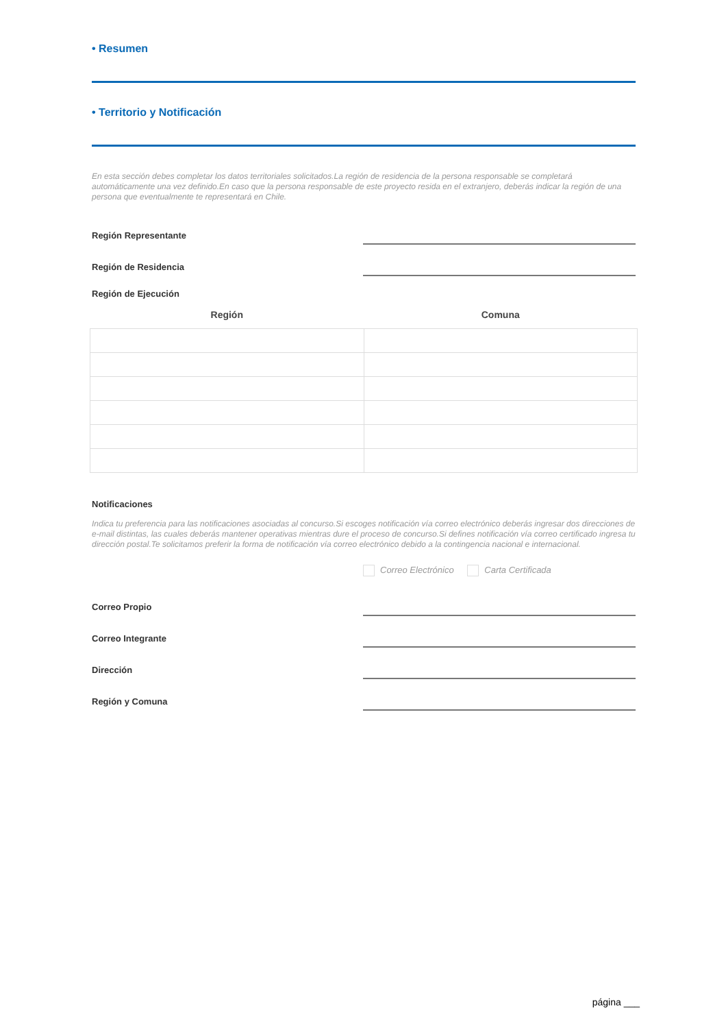• Resumen
• Territorio y Notificación
En esta sección debes completar los datos territoriales solicitados.La región de residencia de la persona responsable se completará automáticamente una vez definido.En caso que la persona responsable de este proyecto resida en el extranjero, deberás indicar la región de una persona que eventualmente te representará en Chile.
Región Representante
Región de Residencia
Región de Ejecución
| Región | Comuna |
| --- | --- |
Notificaciones
Indica tu preferencia para las notificaciones asociadas al concurso.Si escoges notificación vía correo electrónico deberás ingresar dos direcciones de e-mail distintas, las cuales deberás mantener operativas mientras dure el proceso de concurso.Si defines notificación vía correo certificado ingresa tu dirección postal.Te solicitamos preferir la forma de notificación vía correo electrónico debido a la contingencia nacional e internacional.
Correo Electrónico Carta Certificada
Correo Propio
Correo Integrante
Dirección
Región y Comuna
página ___